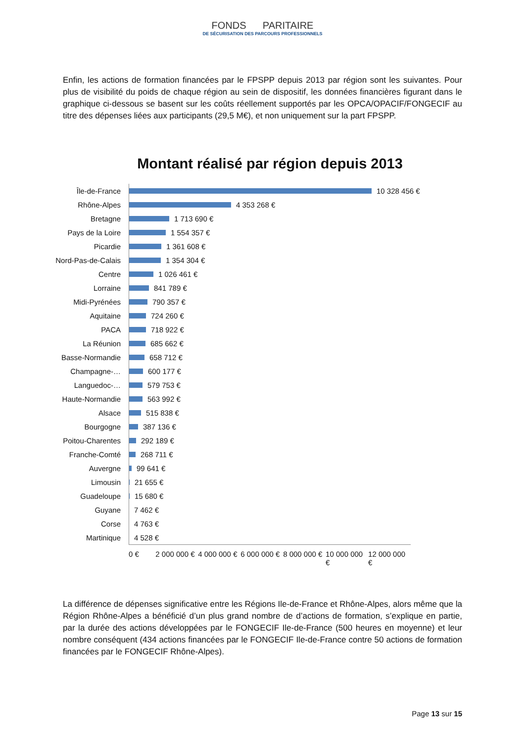FONDS PARITAIRE
DE SÉCURISATION DES PARCOURS PROFESSIONNELS
Enfin, les actions de formation financées par le FPSPP depuis 2013 par région sont les suivantes. Pour plus de visibilité du poids de chaque région au sein de dispositif, les données financières figurant dans le graphique ci-dessous se basent sur les coûts réellement supportés par les OPCA/OPACIF/FONGECIF au titre des dépenses liées aux participants (29,5 M€), et non uniquement sur la part FPSPP.
Montant réalisé par région depuis 2013
Île-de-France
10 328 456 €
Rhône-Alpes
4 353 268 €
Bretagne
1 713 690 €
Pays de la Loire
1 554 357 €
Picardie
1 361 608 €
Nord-Pas-de-Calais
1 354 304 €
Centre
1 026 461 €
Lorraine
841 789 €
Midi-Pyrénées
790 357 €
Aquitaine
724 260 €
PACA
718 922 €
La Réunion
685 662 €
Basse-Normandie
658 712 €
Champagne-…
600 177 €
Languedoc-…
579 753 €
Haute-Normandie
563 992 €
Alsace
515 838 €
Bourgogne
387 136 €
Poitou-Charentes
292 189 €
Franche-Comté
268 711 €
Auvergne
99 641 €
Limousin
21 655 €
Guadeloupe
15 680 €
Guyane
7 462 €
Corse
4 763 €
Martinique
4 528 €
0 € 2 000 000 € 4 000 000 € 6 000 000 € 8 000 000 € 10 000 000 € 12 000 000 €
La différence de dépenses significative entre les Régions Ile-de-France et Rhône-Alpes, alors même que la Région Rhône-Alpes a bénéficié d’un plus grand nombre de d’actions de formation, s’explique en partie, par la durée des actions développées par le FONGECIF Ile-de-France (500 heures en moyenne) et leur nombre conséquent (434 actions financées par le FONGECIF Ile-de-France contre 50 actions de formation financées par le FONGECIF Rhône-Alpes).
Page 13 sur 15